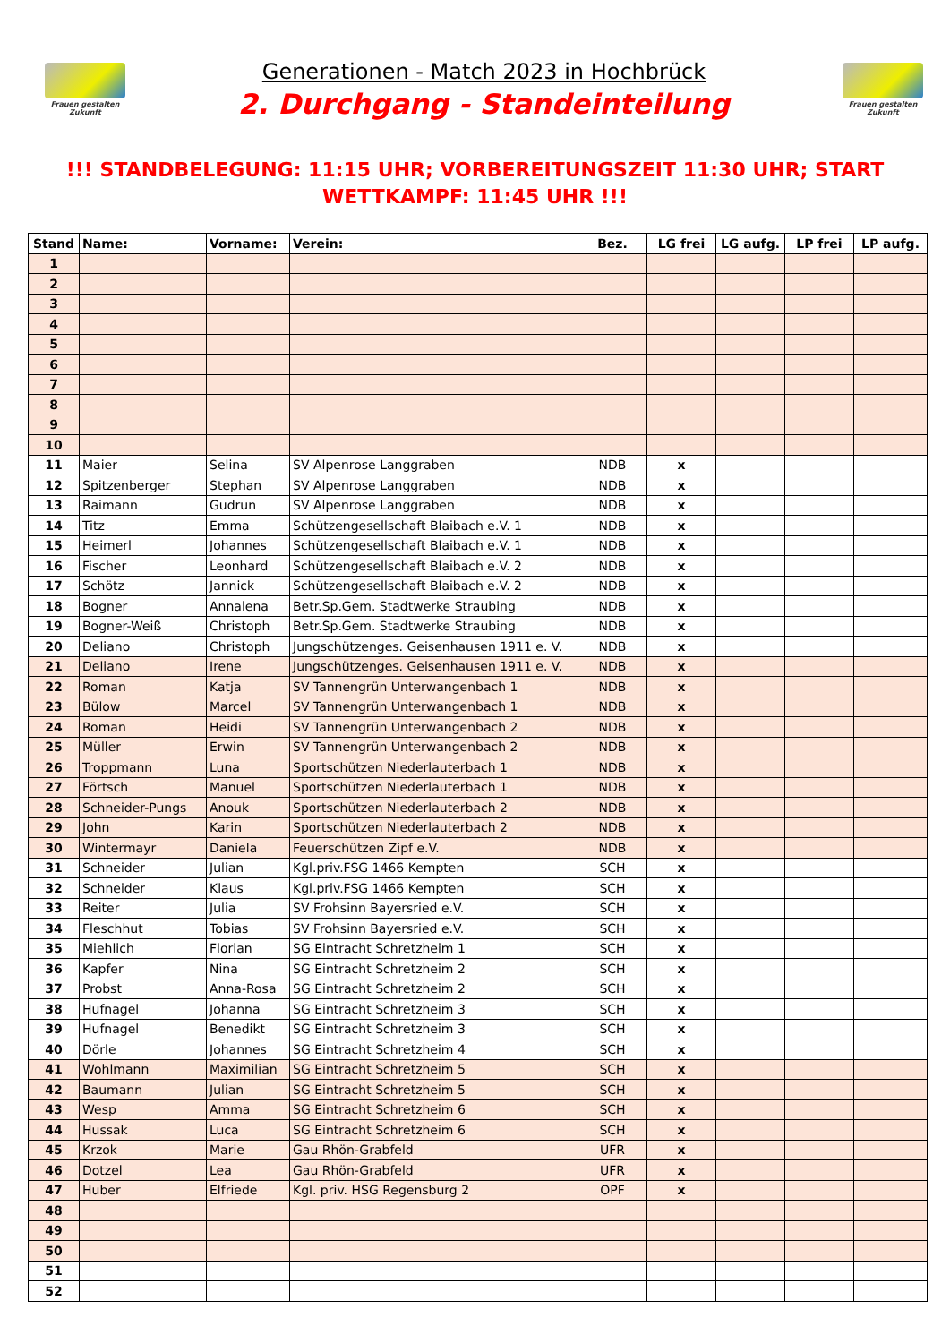Frauen gestalten Zukunft
Generationen - Match 2023 in Hochbrück
2. Durchgang - Standeinteilung
Frauen gestalten Zukunft
!!! STANDBELEGUNG: 11:15 UHR; VORBEREITUNGSZEIT 11:30 UHR; START WETTKAMPF: 11:45 UHR !!!
| Stand | Name: | Vorname: | Verein: | Bez. | LG frei | LG aufg. | LP frei | LP aufg. |
| --- | --- | --- | --- | --- | --- | --- | --- | --- |
| 1 | | | | | | | | |
| 2 | | | | | | | | |
| 3 | | | | | | | | |
| 4 | | | | | | | | |
| 5 | | | | | | | | |
| 6 | | | | | | | | |
| 7 | | | | | | | | |
| 8 | | | | | | | | |
| 9 | | | | | | | | |
| 10 | | | | | | | | |
| 11 | Maier | Selina | SV Alpenrose Langgraben | NDB | x | | | |
| 12 | Spitzenberger | Stephan | SV Alpenrose Langgraben | NDB | x | | | |
| 13 | Raimann | Gudrun | SV Alpenrose Langgraben | NDB | x | | | |
| 14 | Titz | Emma | Schützengesellschaft Blaibach e.V. 1 | NDB | x | | | |
| 15 | Heimerl | Johannes | Schützengesellschaft Blaibach e.V. 1 | NDB | x | | | |
| 16 | Fischer | Leonhard | Schützengesellschaft Blaibach e.V. 2 | NDB | x | | | |
| 17 | Schötz | Jannick | Schützengesellschaft Blaibach e.V. 2 | NDB | x | | | |
| 18 | Bogner | Annalena | Betr.Sp.Gem. Stadtwerke Straubing | NDB | x | | | |
| 19 | Bogner-Weiß | Christoph | Betr.Sp.Gem. Stadtwerke Straubing | NDB | x | | | |
| 20 | Deliano | Christoph | Jungschützenges. Geisenhausen 1911 e. V. | NDB | x | | | |
| 21 | Deliano | Irene | Jungschützenges. Geisenhausen 1911 e. V. | NDB | x | | | |
| 22 | Roman | Katja | SV Tannengrün Unterwangenbach 1 | NDB | x | | | |
| 23 | Bülow | Marcel | SV Tannengrün Unterwangenbach 1 | NDB | x | | | |
| 24 | Roman | Heidi | SV Tannengrün Unterwangenbach 2 | NDB | x | | | |
| 25 | Müller | Erwin | SV Tannengrün Unterwangenbach 2 | NDB | x | | | |
| 26 | Troppmann | Luna | Sportschützen Niederlauterbach 1 | NDB | x | | | |
| 27 | Förtsch | Manuel | Sportschützen Niederlauterbach 1 | NDB | x | | | |
| 28 | Schneider-Pungs | Anouk | Sportschützen Niederlauterbach 2 | NDB | x | | | |
| 29 | John | Karin | Sportschützen Niederlauterbach 2 | NDB | x | | | |
| 30 | Wintermayr | Daniela | Feuerschützen Zipf e.V. | NDB | x | | | |
| 31 | Schneider | Julian | Kgl.priv.FSG 1466 Kempten | SCH | x | | | |
| 32 | Schneider | Klaus | Kgl.priv.FSG 1466 Kempten | SCH | x | | | |
| 33 | Reiter | Julia | SV Frohsinn Bayersried e.V. | SCH | x | | | |
| 34 | Fleschhut | Tobias | SV Frohsinn Bayersried e.V. | SCH | x | | | |
| 35 | Miehlich | Florian | SG Eintracht Schretzheim 1 | SCH | x | | | |
| 36 | Kapfer | Nina | SG Eintracht Schretzheim 2 | SCH | x | | | |
| 37 | Probst | Anna-Rosa | SG Eintracht Schretzheim 2 | SCH | x | | | |
| 38 | Hufnagel | Johanna | SG Eintracht Schretzheim 3 | SCH | x | | | |
| 39 | Hufnagel | Benedikt | SG Eintracht Schretzheim 3 | SCH | x | | | |
| 40 | Dörle | Johannes | SG Eintracht Schretzheim 4 | SCH | x | | | |
| 41 | Wohlmann | Maximilian | SG Eintracht Schretzheim 5 | SCH | x | | | |
| 42 | Baumann | Julian | SG Eintracht Schretzheim 5 | SCH | x | | | |
| 43 | Wesp | Amma | SG Eintracht Schretzheim 6 | SCH | x | | | |
| 44 | Hussak | Luca | SG Eintracht Schretzheim 6 | SCH | x | | | |
| 45 | Krzok | Marie | Gau Rhön-Grabfeld | UFR | x | | | |
| 46 | Dotzel | Lea | Gau Rhön-Grabfeld | UFR | x | | | |
| 47 | Huber | Elfriede | Kgl. priv. HSG Regensburg 2 | OPF | x | | | |
| 48 | | | | | | | | |
| 49 | | | | | | | | |
| 50 | | | | | | | | |
| 51 | | | | | | | | |
| 52 | | | | | | | | |